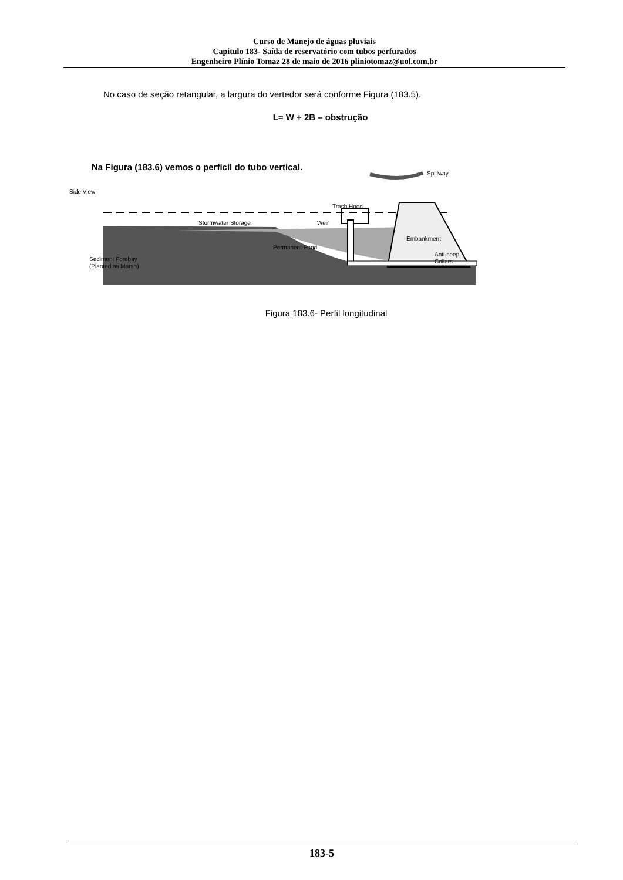Curso de Manejo de águas pluviais
Capitulo 183- Saída de reservatório com tubos perfurados
Engenheiro Plínio Tomaz 28 de maio de 2016 pliniotomaz@uol.com.br
No caso de seção retangular, a largura do vertedor será conforme Figura (183.5).
L= W + 2B – obstrução
Na Figura (183.6) vemos o perficil do tubo vertical.
Spillway
Side View
Trash Hood
Stormwater Storage
Weir
Embankment
Permanent Pond
Anti-seep
Collars
Sediment Forebay
(Planted as Marsh)
Figura 183.6- Perfil longitudinal
183-5